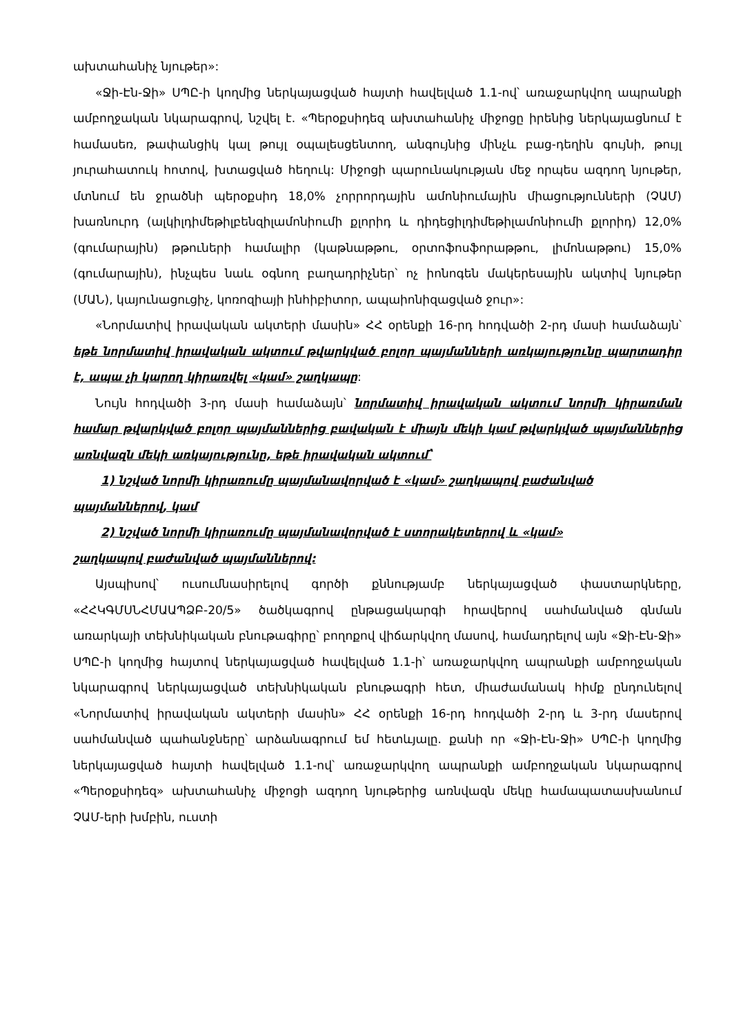ախտահանիչ նյութեր»:
«Ջի-Էն-Ջի» ՍՊԸ-ի կողմից ներկայացված հայտի հավելված 1.1-ով՝ առաջարկվող ապրանքի ամբողջական նկարագրով, նշվել է. «Պերօքսիդեզ ախտահանիչ միջոցը իրենից ներկայացնում է համասեռ, թափանցիկ կալ թույլ օպալեսցենտող, անգույնից մինչև բաց-դեղին գույնի, թույլ յուրահատուկ հոտով, խտացված հեղուկ: Միջոցի պարունակության մեջ որպես ազդող նյութեր, մտնում են ջրածնի պերօքսիդ 18,0% չորրորդային ամոնիումային միացությունների (ՉԱՄ) խառնուրդ (ալկիլդիմեթիլբենզիլամոնիումի քլորիդ և դիդեցիլդիմեթիլամոնիումի քլորիդ) 12,0% (գումարային) թթուների համալիր (կաթնաթթու, օրտոֆոսֆորաթթու, լիմոնաթթու) 15,0% (գումարային), ինչպես նաև օգնող բաղադրիչներ՝ ոչ իոնոգեն մակերեսային ակտիվ նյութեր (ՄԱՆ), կայունացուցիչ, կոռոզիայի ինհիբիտոր, ապաիոնիզացված ջուր»:
«Նորմատիվ իրավական ակտերի մասին» ՀՀ օրենքի 16-րդ հոդվածի 2-րդ մասի համաձայն՝ եթե նորմատիվ իրավական ակտում թվարկված բոլոր պայմանների առկայությունը պարտադիր է, ապա չի կարող կիրառվել «կամ» շաղկապը:
Նույն հոդվածի 3-րդ մասի համաձայն՝ նորմատիվ իրավական ակտում նորմի կիրառման համար թվարկված բոլոր պայմաններից բավական է միայն մեկի կամ թվարկված պայմաններից առնվազն մեկի առկայությունը, եթե իրավական ակտում՝
1) նշված նորմի կիրառումը պայմանավորված է «կամ» շաղկապով բաժանված
պայմաններով, կամ
2) նշված նորմի կիրառումը պայմանավորված է ստորակետերով և «կամ»
շաղկապով բաժանված պայմաններով:
Այսպիսով՝ ուսումնասիրելով գործի քննությամբ ներկայացված փաստարկները, «ՀՀԿԳՄՍՆՀՄԱԱՊՁԲ-20/5» ծածկագրով ընթացակարգի հրավերով սահմանված գնման առարկայի տեխնիկական բնութագիրը՝ բողոքով վիճարկվող մասով, համադրելով այն «Ջի-Էն-Ջի» ՍՊԸ-ի կողմից հայտով ներկայացված հավելված 1.1-ի՝ առաջարկվող ապրանքի ամբողջական նկարագրով ներկայացված տեխնիկական բնութագրի հետ, միաժամանակ հիմք ընդունելով «Նորմատիվ իրավական ակտերի մասին» ՀՀ օրենքի 16-րդ հոդվածի 2-րդ և 3-րդ մասերով սահմանված պահանջները՝ արձանագրում եմ հետևյալը. քանի որ «Ջի-Էն-Ջի» ՍՊԸ-ի կողմից ներկայացված հայտի հավելված 1.1-ով՝ առաջարկվող ապրանքի ամբողջական նկարագրով «Պերօքսիդեզ» ախտահանիչ միջոցի ազդող նյութերից առնվազն մեկը համապատասխանում ՉԱՄ-երի խմբին, ուստի